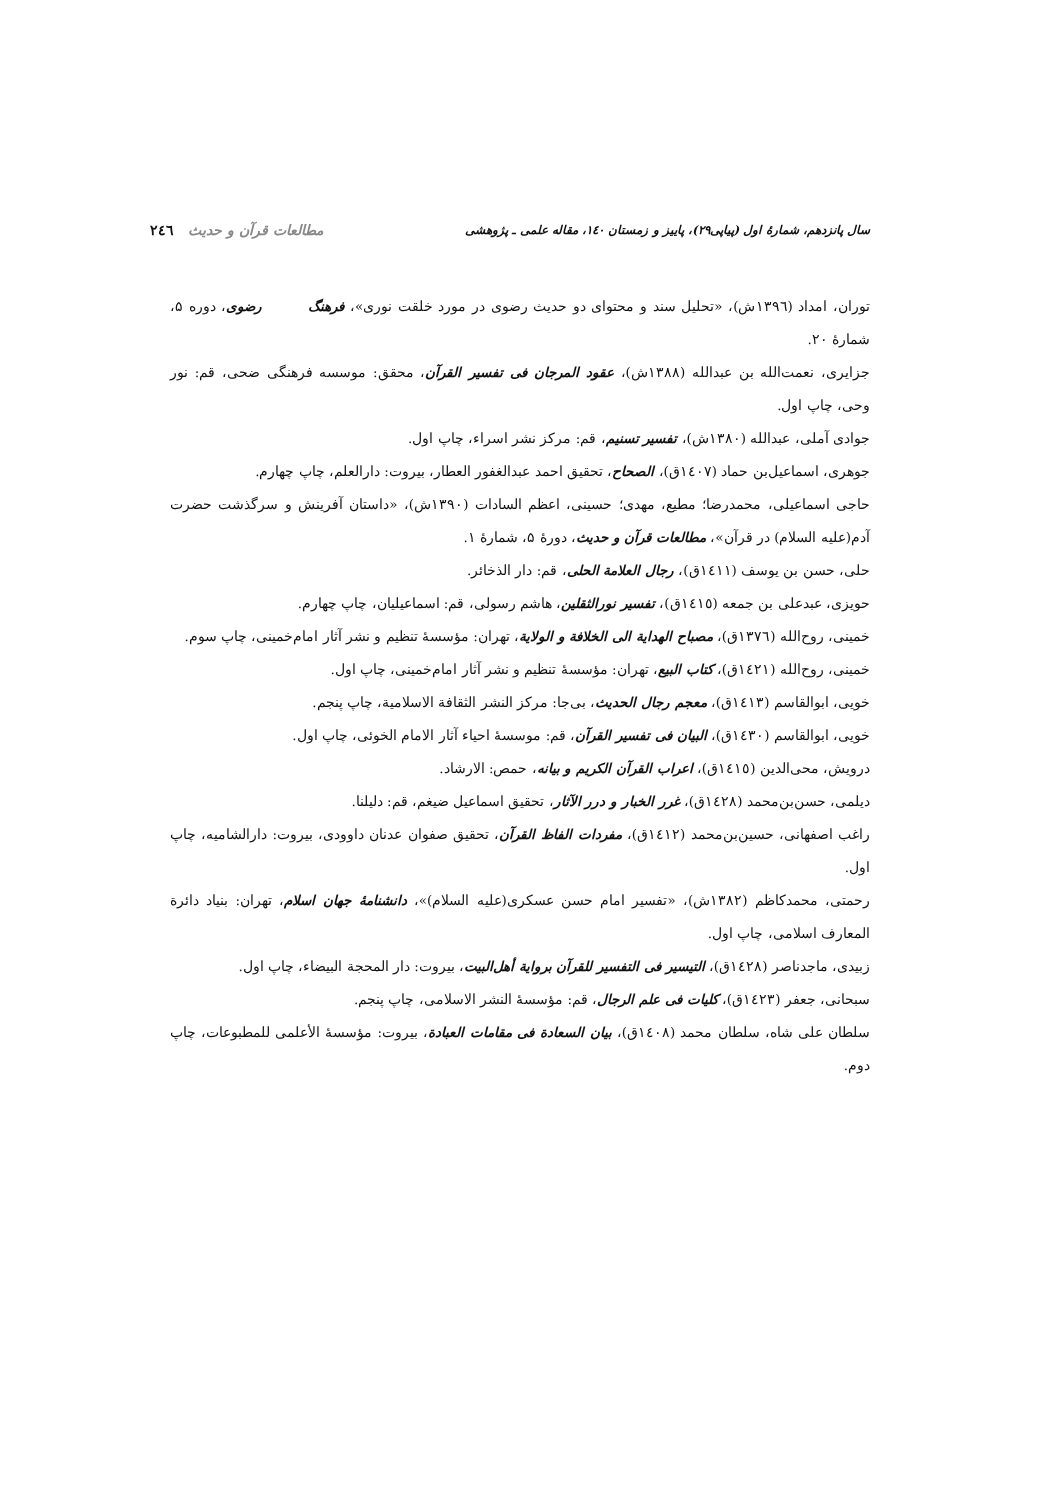سال پانزدهم، شمارۀ اول (پیاپی۲۹)، پاییز و زمستان ۱٤۰، مقاله علمی ـ پژوهشی مطالعات قرآن و حدیث ۲٤٦
توران، امداد (١٣٩٦ش)، «تحلیل سند و محتوای دو حدیث رضوی در مورد خلقت نوری»، فرهنگ رضوی ، دوره ۵، شمارهٔ ۲۰.
جزایری، نعمت‌الله بن عبدالله (١٣٨٨ش)، عقود المرجان فی تفسیر القرآن، محقق: موسسه فرهنگی ضحی، قم: نور وحی، چاپ اول.
جوادی آملی، عبدالله (١٣٨٠ش)، تفسیر تسنیم، قم: مرکز نشر اسراء، چاپ اول.
جوهری، اسماعیل‌بن حماد (١٤٠٧ق)، الصحاح، تحقیق احمد عبدالغفور العطار، بیروت: دارالعلم، چاپ چهارم.
حاجی اسماعیلی، محمدرضا؛ مطیع، مهدی؛ حسینی، اعظم السادات (١٣٩٠ش)، «داستان آفرینش و سرگذشت حضرت آدم(علیه السلام) در قرآن»، مطالعات قرآن و حدیث، دورهٔ ۵، شمارهٔ ۱.
حلی، حسن بن یوسف (١٤١١ق)، رجال العلامة الحلی، قم: دار الذخائر.
حویزی، عبدعلی بن جمعه (١٤١٥ق)، تفسیر نورالثقلین، هاشم رسولی، قم: اسماعیلیان، چاپ چهارم.
خمینی، روح‌الله (١٣٧٦ق)، مصباح الهدایة الی الخلافة و الولایة، تهران: مؤسسهٔ تنظیم و نشر آثار امام‌خمینی، چاپ سوم.
خمینی، روح‌الله (١٤٢١ق)، کتاب البیع، تهران: مؤسسهٔ تنظیم و نشر آثار امام‌خمینی، چاپ اول.
خویی، ابوالقاسم (١٤١٣ق)، معجم رجال الحدیث، بی‌جا: مرکز النشر الثقافة الاسلامیة، چاپ پنجم.
خویی، ابوالقاسم (١٤٣٠ق)، البیان فی تفسیر القرآن، قم: موسسهٔ احیاء آثار الامام الخوئی، چاپ اول.
درویش، محی‌الدین (١٤١٥ق)، اعراب القرآن الکریم و بیانه، حمص: الارشاد.
دیلمی، حسن‌بن‌محمد (١٤٢٨ق)، غرر الخبار و درر الآثار، تحقیق اسماعیل ضیغم، قم: دلیلنا.
راغب اصفهانی، حسین‌بن‌محمد (١٤١٢ق)، مفردات الفاظ القرآن، تحقیق صفوان عدنان داوودی، بیروت: دارالشامیه، چاپ اول.
رحمتی، محمدکاظم (١٣٨٢ش)، «تفسیر امام حسن عسکری(علیه السلام)»، دانشنامهٔ جهان اسلام، تهران: بنیاد دائرة المعارف اسلامی، چاپ اول.
زبیدی، ماجدناصر (١٤٢٨ق)، التیسیر فی التفسیر للقرآن بروایة أهل‌البیت، بیروت: دار المحجة البیضاء، چاپ اول.
سبحانی، جعفر (١٤٢٣ق)، کلیات فی علم الرجال، قم: مؤسسهٔ النشر الاسلامی، چاپ پنجم.
سلطان علی شاه، سلطان محمد (١٤٠٨ق)، بیان السعادة فی مقامات العبادة، بیروت: مؤسسهٔ الأعلمی للمطبوعات، چاپ دوم.